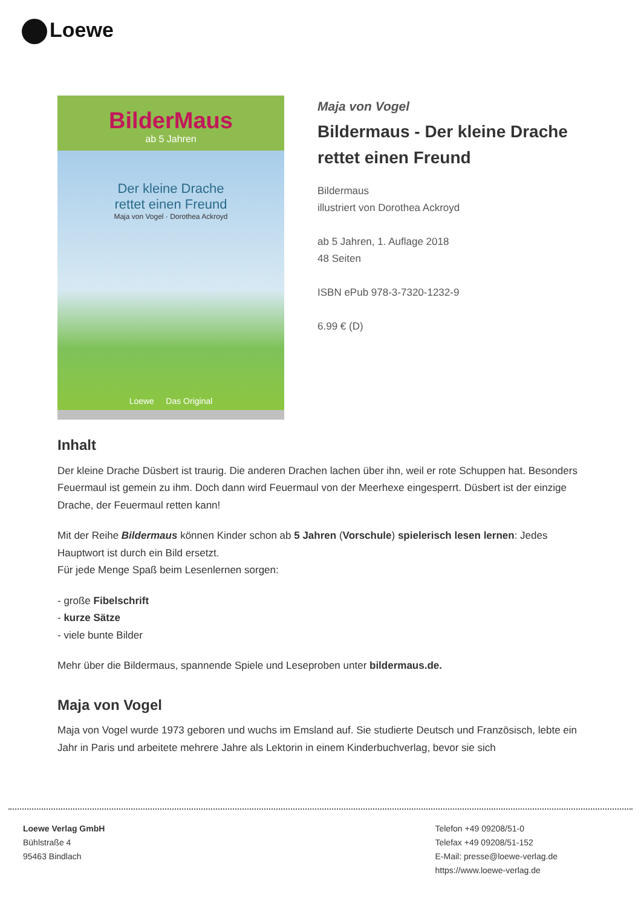Loewe
BilderMaus
ab 5 Jahren
Der kleine Drache
rettet einen Freund
Maja von Vogel · Dorothea Ackroyd
Loewe Das Original
Maja von Vogel
Bildermaus - Der kleine Drache rettet einen Freund
Bildermaus
illustriert von Dorothea Ackroyd
ab 5 Jahren, 1. Auflage 2018
48 Seiten
ISBN ePub 978-3-7320-1232-9
6.99 € (D)
Inhalt
Der kleine Drache Düsbert ist traurig. Die anderen Drachen lachen über ihn, weil er rote Schuppen hat. Besonders Feuermaul ist gemein zu ihm. Doch dann wird Feuermaul von der Meerhexe eingesperrt. Düsbert ist der einzige Drache, der Feuermaul retten kann!
Mit der Reihe Bildermaus können Kinder schon ab 5 Jahren (Vorschule) spielerisch lesen lernen: Jedes Hauptwort ist durch ein Bild ersetzt.
Für jede Menge Spaß beim Lesenlernen sorgen:
- große Fibelschrift
- kurze Sätze
- viele bunte Bilder
Mehr über die Bildermaus, spannende Spiele und Leseproben unter bildermaus.de.
Maja von Vogel
Maja von Vogel wurde 1973 geboren und wuchs im Emsland auf. Sie studierte Deutsch und Französisch, lebte ein Jahr in Paris und arbeitete mehrere Jahre als Lektorin in einem Kinderbuchverlag, bevor sie sich
Loewe Verlag GmbH
Bühlstraße 4
95463 Bindlach
Telefon +49 09208/51-0
Telefax +49 09208/51-152
E-Mail: presse@loewe-verlag.de
https://www.loewe-verlag.de